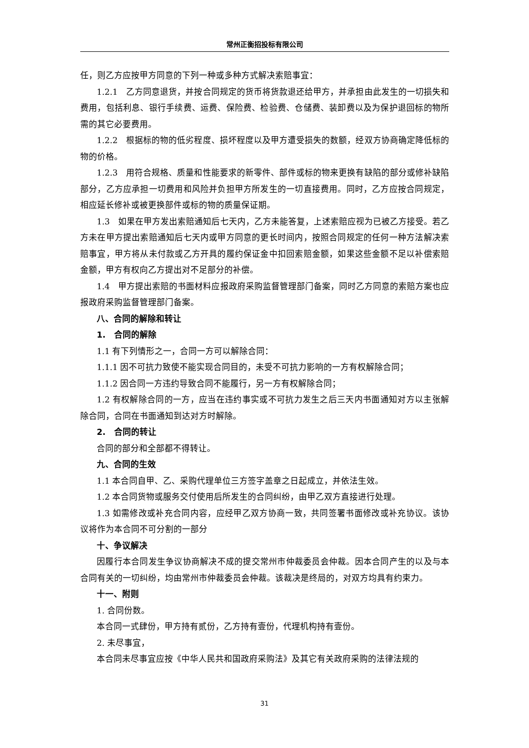常州正衡招投标有限公司
任，则乙方应按甲方同意的下列一种或多种方式解决索赔事宜：
1.2.1　乙方同意退货，并按合同规定的货币将货款退还给甲方，并承担由此发生的一切损失和费用，包括利息、银行手续费、运费、保险费、检验费、仓储费、装卸费以及为保护退回标的物所需的其它必要费用。
1.2.2　根据标的物的低劣程度、损坏程度以及甲方遭受损失的数额，经双方协商确定降低标的物的价格。
1.2.3　用符合规格、质量和性能要求的新零件、部件或标的物来更换有缺陷的部分或修补缺陷部分，乙方应承担一切费用和风险并负担甲方所发生的一切直接费用。同时，乙方应按合同规定，相应延长修补或被更换部件或标的物的质量保证期。
1.3　如果在甲方发出索赔通知后七天内，乙方未能答复，上述索赔应视为已被乙方接受。若乙方未在甲方提出索赔通知后七天内或甲方同意的更长时间内，按照合同规定的任何一种方法解决索赔事宜，甲方将从未付款或乙方开具的履约保证金中扣回索赔金额，如果这些金额不足以补偿索赔金额，甲方有权向乙方提出对不足部分的补偿。
1.4　甲方提出索赔的书面材料应报政府采购监督管理部门备案，同时乙方同意的索赔方案也应报政府采购监督管理部门备案。
八、合同的解除和转让
1.　合同的解除
1.1 有下列情形之一，合同一方可以解除合同：
1.1.1 因不可抗力致使不能实现合同目的，未受不可抗力影响的一方有权解除合同；
1.1.2 因合同一方违约导致合同不能履行，另一方有权解除合同；
1.2 有权解除合同的一方，应当在违约事实或不可抗力发生之后三天内书面通知对方以主张解除合同，合同在书面通知到达对方时解除。
2.　合同的转让
合同的部分和全部都不得转让。
九、合同的生效
1.1 本合同自甲、乙、采购代理单位三方签字盖章之日起成立，并依法生效。
1.2 本合同货物或服务交付使用后所发生的合同纠纷，由甲乙双方直接进行处理。
1.3 如需修改或补充合同内容，应经甲乙双方协商一致，共同签署书面修改或补充协议。该协议将作为本合同不可分割的一部分
十、争议解决
因履行本合同发生争议协商解决不成的提交常州市仲裁委员会仲裁。因本合同产生的以及与本合同有关的一切纠纷，均由常州市仲裁委员会仲裁。该裁决是终局的，对双方均具有约束力。
十一、附则
1. 合同份数。
本合同一式肆份，甲方持有贰份，乙方持有壹份，代理机构持有壹份。
2. 未尽事宜，
本合同未尽事宜应按《中华人民共和国政府采购法》及其它有关政府采购的法律法规的
31